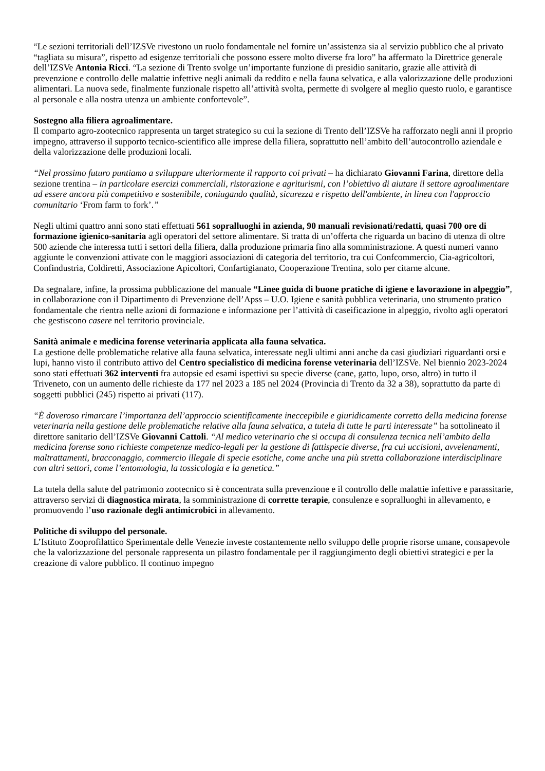“Le sezioni territoriali dell’IZSVe rivestono un ruolo fondamentale nel fornire un’assistenza sia al servizio pubblico che al privato “tagliata su misura”, rispetto ad esigenze territoriali che possono essere molto diverse fra loro” ha affermato la Direttrice generale dell’IZSVe Antonia Ricci. “La sezione di Trento svolge un’importante funzione di presidio sanitario, grazie alle attività di prevenzione e controllo delle malattie infettive negli animali da reddito e nella fauna selvatica, e alla valorizzazione delle produzioni alimentari. La nuova sede, finalmente funzionale rispetto all’attività svolta, permette di svolgere al meglio questo ruolo, e garantisce al personale e alla nostra utenza un ambiente confortevole”.
Sostegno alla filiera agroalimentare.
Il comparto agro-zootecnico rappresenta un target strategico su cui la sezione di Trento dell’IZSVe ha rafforzato negli anni il proprio impegno, attraverso il supporto tecnico-scientifico alle imprese della filiera, soprattutto nell’ambito dell’autocontrollo aziendale e della valorizzazione delle produzioni locali.
“Nel prossimo futuro puntiamo a sviluppare ulteriormente il rapporto coi privati – ha dichiarato Giovanni Farina, direttore della sezione trentina – in particolare esercizi commerciali, ristorazione e agriturismi, con l’obiettivo di aiutare il settore agroalimentare ad essere ancora più competitivo e sostenibile, coniugando qualità, sicurezza e rispetto dell'ambiente, in linea con l'approccio comunitario ‘From farm to fork’.”
Negli ultimi quattro anni sono stati effettuati 561 sopralluoghi in azienda, 90 manuali revisionati/redatti, quasi 700 ore di formazione igienico-sanitaria agli operatori del settore alimentare. Si tratta di un’offerta che riguarda un bacino di utenza di oltre 500 aziende che interessa tutti i settori della filiera, dalla produzione primaria fino alla somministrazione. A questi numeri vanno aggiunte le convenzioni attivate con le maggiori associazioni di categoria del territorio, tra cui Confcommercio, Cia-agricoltori, Confindustria, Coldiretti, Associazione Apicoltori, Confartigianato, Cooperazione Trentina, solo per citarne alcune.
Da segnalare, infine, la prossima pubblicazione del manuale “Linee guida di buone pratiche di igiene e lavorazione in alpeggio”, in collaborazione con il Dipartimento di Prevenzione dell’Apss – U.O. Igiene e sanità pubblica veterinaria, uno strumento pratico fondamentale che rientra nelle azioni di formazione e informazione per l’attività di caseificazione in alpeggio, rivolto agli operatori che gestiscono casere nel territorio provinciale.
Sanità animale e medicina forense veterinaria applicata alla fauna selvatica.
La gestione delle problematiche relative alla fauna selvatica, interessate negli ultimi anni anche da casi giudiziari riguardanti orsi e lupi, hanno visto il contributo attivo del Centro specialistico di medicina forense veterinaria dell’IZSVe. Nel biennio 2023-2024 sono stati effettuati 362 interventi fra autopsie ed esami ispettivi su specie diverse (cane, gatto, lupo, orso, altro) in tutto il Triveneto, con un aumento delle richieste da 177 nel 2023 a 185 nel 2024 (Provincia di Trento da 32 a 38), soprattutto da parte di soggetti pubblici (245) rispetto ai privati (117).
“È doveroso rimarcare l’importanza dell’approccio scientificamente ineccepibile e giuridicamente corretto della medicina forense veterinaria nella gestione delle problematiche relative alla fauna selvatica, a tutela di tutte le parti interessate” ha sottolineato il direttore sanitario dell’IZSVe Giovanni Cattoli. “Al medico veterinario che si occupa di consulenza tecnica nell’ambito della medicina forense sono richieste competenze medico-legali per la gestione di fattispecie diverse, fra cui uccisioni, avvelenamenti, maltrattamenti, bracconaggio, commercio illegale di specie esotiche, come anche una più stretta collaborazione interdisciplinare con altri settori, come l’entomologia, la tossicologia e la genetica.”
La tutela della salute del patrimonio zootecnico si è concentrata sulla prevenzione e il controllo delle malattie infettive e parassitarie, attraverso servizi di diagnostica mirata, la somministrazione di corrette terapie, consulenze e sopralluoghi in allevamento, e promuovendo l’uso razionale degli antimicrobici in allevamento.
Politiche di sviluppo del personale.
L’Istituto Zooprofilattico Sperimentale delle Venezie investe costantemente nello sviluppo delle proprie risorse umane, consapevole che la valorizzazione del personale rappresenta un pilastro fondamentale per il raggiungimento degli obiettivi strategici e per la creazione di valore pubblico. Il continuo impegno